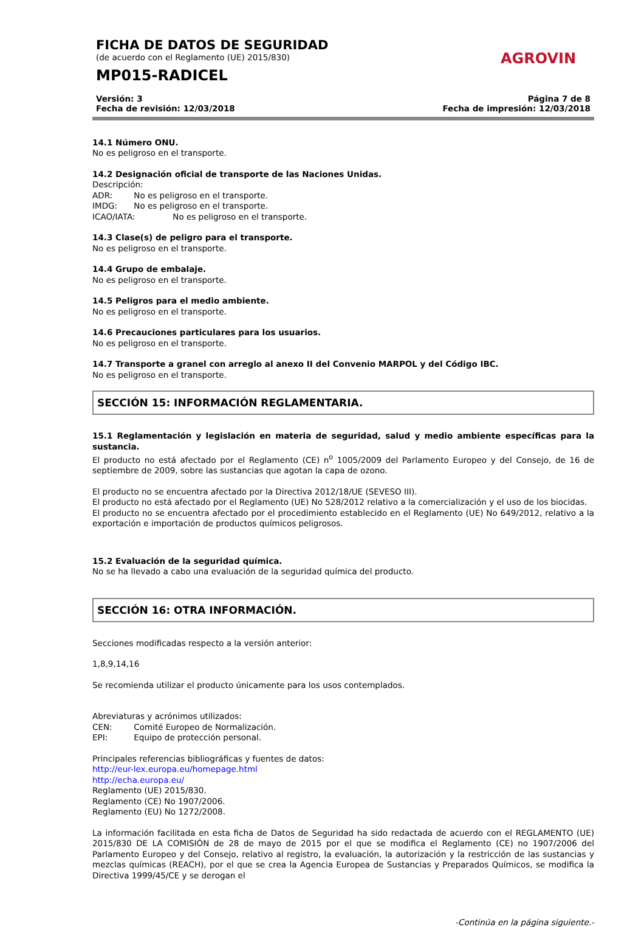FICHA DE DATOS DE SEGURIDAD
(de acuerdo con el Reglamento (UE) 2015/830)
MP015-RADICEL
AGROVIN
Versión: 3
Fecha de revisión: 12/03/2018
Página 7 de 8
Fecha de impresión: 12/03/2018
14.1 Número ONU.
No es peligroso en el transporte.
14.2 Designación oficial de transporte de las Naciones Unidas.
Descripción:
ADR: No es peligroso en el transporte.
IMDG: No es peligroso en el transporte.
ICAO/IATA: No es peligroso en el transporte.
14.3 Clase(s) de peligro para el transporte.
No es peligroso en el transporte.
14.4 Grupo de embalaje.
No es peligroso en el transporte.
14.5 Peligros para el medio ambiente.
No es peligroso en el transporte.
14.6 Precauciones particulares para los usuarios.
No es peligroso en el transporte.
14.7 Transporte a granel con arreglo al anexo II del Convenio MARPOL y del Código IBC.
No es peligroso en el transporte.
SECCIÓN 15: INFORMACIÓN REGLAMENTARIA.
15.1 Reglamentación y legislación en materia de seguridad, salud y medio ambiente específicas para la sustancia.
El producto no está afectado por el Reglamento (CE) n<sup>o</sup> 1005/2009 del Parlamento Europeo y del Consejo, de 16 de septiembre de 2009, sobre las sustancias que agotan la capa de ozono.
El producto no se encuentra afectado por la Directiva 2012/18/UE (SEVESO III).
El producto no está afectado por el Reglamento (UE) No 528/2012 relativo a la comercialización y el uso de los biocidas.
El producto no se encuentra afectado por el procedimiento establecido en el Reglamento (UE) No 649/2012, relativo a la exportación e importación de productos químicos peligrosos.
15.2 Evaluación de la seguridad química.
No se ha llevado a cabo una evaluación de la seguridad química del producto.
SECCIÓN 16: OTRA INFORMACIÓN.
Secciones modificadas respecto a la versión anterior:
1,8,9,14,16
Se recomienda utilizar el producto únicamente para los usos contemplados.
Abreviaturas y acrónimos utilizados:
CEN: Comité Europeo de Normalización.
EPI: Equipo de protección personal.
Principales referencias bibliográficas y fuentes de datos:
http://eur-lex.europa.eu/homepage.html
http://echa.europa.eu/
Reglamento (UE) 2015/830.
Reglamento (CE) No 1907/2006.
Reglamento (EU) No 1272/2008.
La información facilitada en esta ficha de Datos de Seguridad ha sido redactada de acuerdo con el REGLAMENTO (UE) 2015/830 DE LA COMISIÓN de 28 de mayo de 2015 por el que se modifica el Reglamento (CE) no 1907/2006 del Parlamento Europeo y del Consejo, relativo al registro, la evaluación, la autorización y la restricción de las sustancias y mezclas químicas (REACH), por el que se crea la Agencia Europea de Sustancias y Preparados Químicos, se modifica la Directiva 1999/45/CE y se derogan el
-Continúa en la página siguiente.-